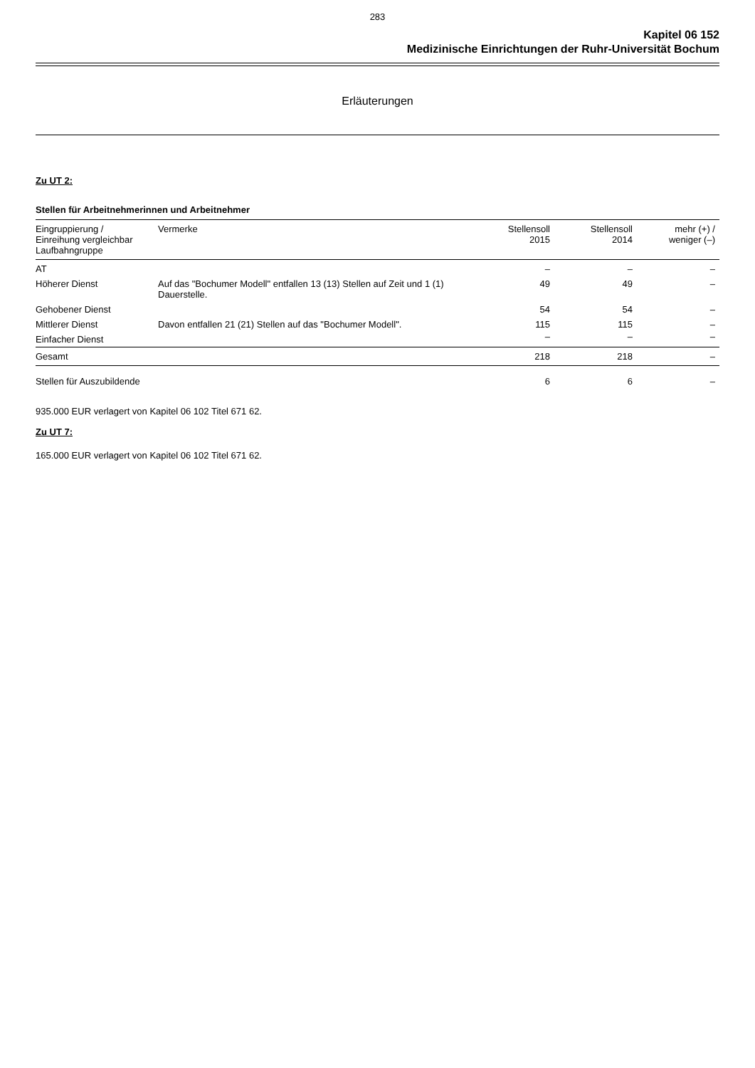283
Kapitel 06 152
Medizinische Einrichtungen der Ruhr-Universität Bochum
Erläuterungen
Zu UT 2:
Stellen für Arbeitnehmerinnen und Arbeitnehmer
| Eingruppierung / Einreihung vergleichbar Laufbahngruppe | Vermerke | Stellensoll 2015 | Stellensoll 2014 | mehr (+) / weniger (–) |
| --- | --- | --- | --- | --- |
| AT | | – | – | – |
| Höherer Dienst | Auf das "Bochumer Modell" entfallen 13 (13) Stellen auf Zeit und 1 (1) Dauerstelle. | 49 | 49 | – |
| Gehobener Dienst | | 54 | 54 | – |
| Mittlerer Dienst | Davon entfallen 21 (21) Stellen auf das "Bochumer Modell". | 115 | 115 | – |
| Einfacher Dienst | | – | – | – |
| Gesamt | | 218 | 218 | – |
| Stellen für Auszubildende | | 6 | 6 | – |
935.000 EUR verlagert von Kapitel 06 102 Titel 671 62.
Zu UT 7:
165.000 EUR verlagert von Kapitel 06 102 Titel 671 62.